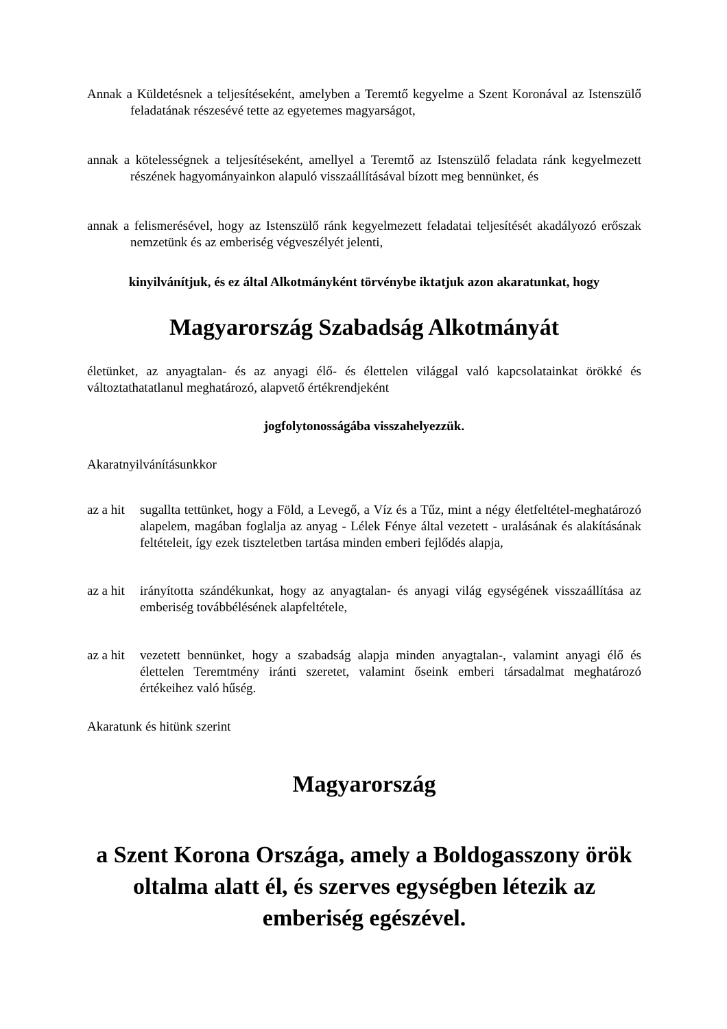Annak a Küldetésnek a teljesítéseként, amelyben a Teremtő kegyelme a Szent Koronával az Istenszülő feladatának részesévé tette az egyetemes magyarságot,
annak a kötelességnek a teljesítéseként, amellyel a Teremtő az Istenszülő feladata ránk kegyelmezett részének hagyományainkon alapuló visszaállításával bízott meg bennünket, és
annak a felismerésével, hogy az Istenszülő ránk kegyelmezett feladatai teljesítését akadályozó erőszak nemzetünk és az emberiség végveszélyét jelenti,
kinyilvánítjuk, és ez által Alkotmányként törvénybe iktatjuk azon akaratunkat, hogy
Magyarország Szabadság Alkotmányát
életünket, az anyagtalan- és az anyagi élő- és élettelen világgal való kapcsolatainkat örökké és változtathatatlanul meghatározó, alapvető értékrendjeként
jogfolytonosságába visszahelyezzük.
Akaratnyilvánításunkkor
az a hit sugallta tettünket, hogy a Föld, a Levegő, a Víz és a Tűz, mint a négy életfeltétel-meghatározó alapelem, magában foglalja az anyag - Lélek Fénye által vezetett - uralásának és alakításának feltételeit, így ezek tiszteletben tartása minden emberi fejlődés alapja,
az a hit irányította szándékunkat, hogy az anyagtalan- és anyagi világ egységének visszaállítása az emberiség továbbélésének alapfeltétele,
az a hit vezetett bennünket, hogy a szabadság alapja minden anyagtalan-, valamint anyagi élő és élettelen Teremtmény iránti szeretet, valamint őseink emberi társadalmat meghatározó értékeihez való hűség.
Akaratunk és hitünk szerint
Magyarország
a Szent Korona Országa, amely a Boldogasszony örök oltalma alatt él, és szerves egységben létezik az emberiség egészével.